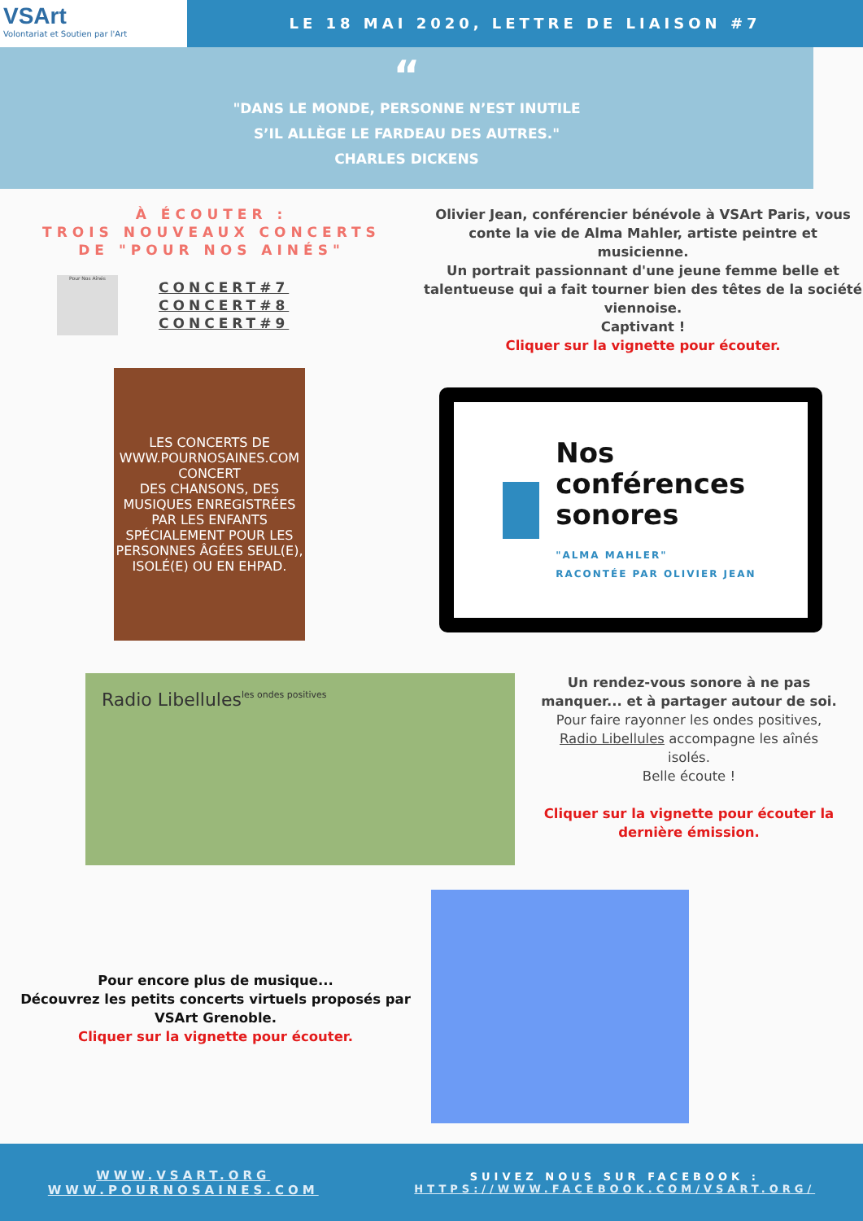VSArt
Volontariat et Soutien par l'Art
LE 18 MAI 2020, LETTRE DE LIAISON #7
“
"DANS LE MONDE, PERSONNE N’EST INUTILE
S’IL ALLÈGE LE FARDEAU DES AUTRES."
CHARLES DICKENS
À ÉCOUTER :
TROIS NOUVEAUX CONCERTS
DE "POUR NOS AINÉS"
Pour Nos Aînés
CONCERT#7
CONCERT#8
CONCERT#9
LES CONCERTS DE WWW.POURNOSAINES.COM
CONCERT
DES CHANSONS, DES MUSIQUES ENREGISTRÉES PAR LES ENFANTS SPÉCIALEMENT POUR LES PERSONNES ÂGÉES SEUL(E), ISOLÉ(E) OU EN EHPAD.
Olivier Jean, conférencier bénévole à VSArt Paris, vous conte la vie de Alma Mahler, artiste peintre et musicienne.
Un portrait passionnant d'une jeune femme belle et talentueuse qui a fait tourner bien des têtes de la société viennoise.
Captivant !
Cliquer sur la vignette pour écouter.
Nos conférences sonores
"ALMA MAHLER"
RACONTÉE PAR OLIVIER JEAN
Radio Libellules
les ondes positives
Un rendez-vous sonore à ne pas manquer... et à partager autour de soi.
Pour faire rayonner les ondes positives, Radio Libellules accompagne les aînés isolés.
Belle écoute !
Cliquer sur la vignette pour écouter la dernière émission.
Pour encore plus de musique...
Découvrez les petits concerts virtuels proposés par VSArt Grenoble.
Cliquer sur la vignette pour écouter.
WWW.VSART.ORG
WWW.POURNOSAINES.COM
SUIVEZ NOUS SUR FACEBOOK :
HTTPS://WWW.FACEBOOK.COM/VSART.ORG/